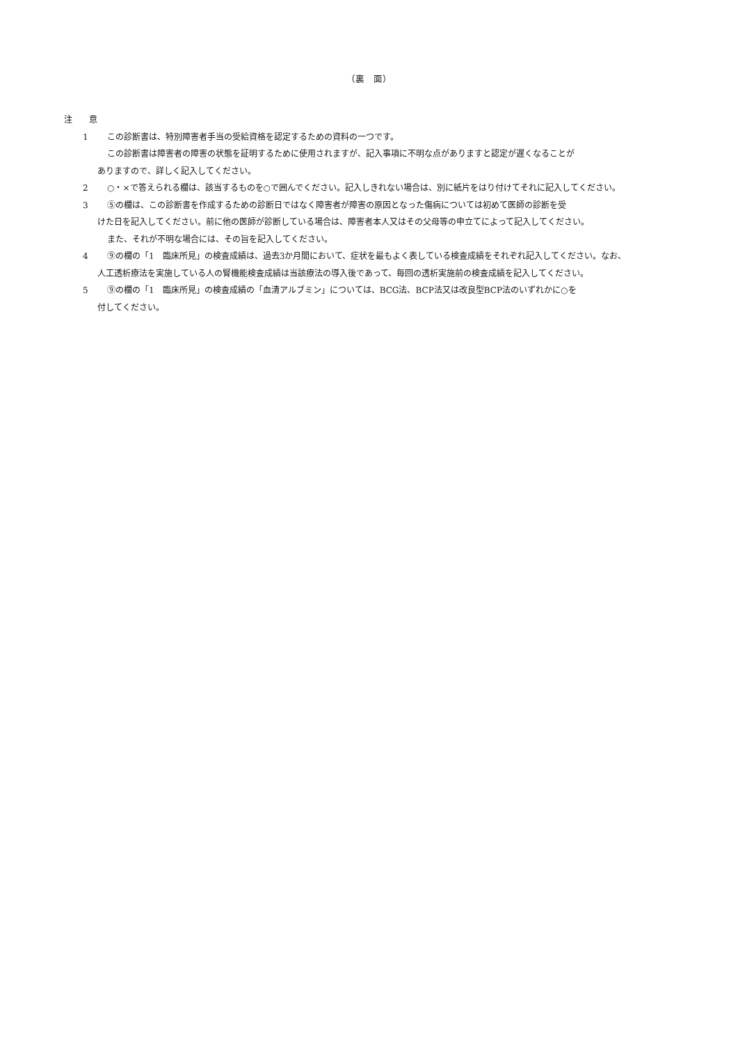（裏　面）
注　　意
1 この診断書は、特別障害者手当の受給資格を認定するための資料の一つです。
この診断書は障害者の障害の状態を証明するために使用されますが、記入事項に不明な点がありますと認定が遅くなることが
ありますので、詳しく記入してください。
2 ○・×で答えられる欄は、該当するものを○で囲んでください。記入しきれない場合は、別に紙片をはり付けてそれに記入してください。
3 ⑤の欄は、この診断書を作成するための診断日ではなく障害者が障害の原因となった傷病については初めて医師の診断を受
けた日を記入してください。前に他の医師が診断している場合は、障害者本人又はその父母等の申立てによって記入してください。
また、それが不明な場合には、その旨を記入してください。
4 ⑨の欄の「1　臨床所見」の検査成績は、過去3か月間において、症状を最もよく表している検査成績をそれぞれ記入してください。なお、
人工透析療法を実施している人の腎機能検査成績は当該療法の導入後であって、毎回の透析実施前の検査成績を記入してください。
5 ⑨の欄の「1　臨床所見」の検査成績の「血清アルブミン」については、BCG法、BCP法又は改良型BCP法のいずれかに○を
付してください。